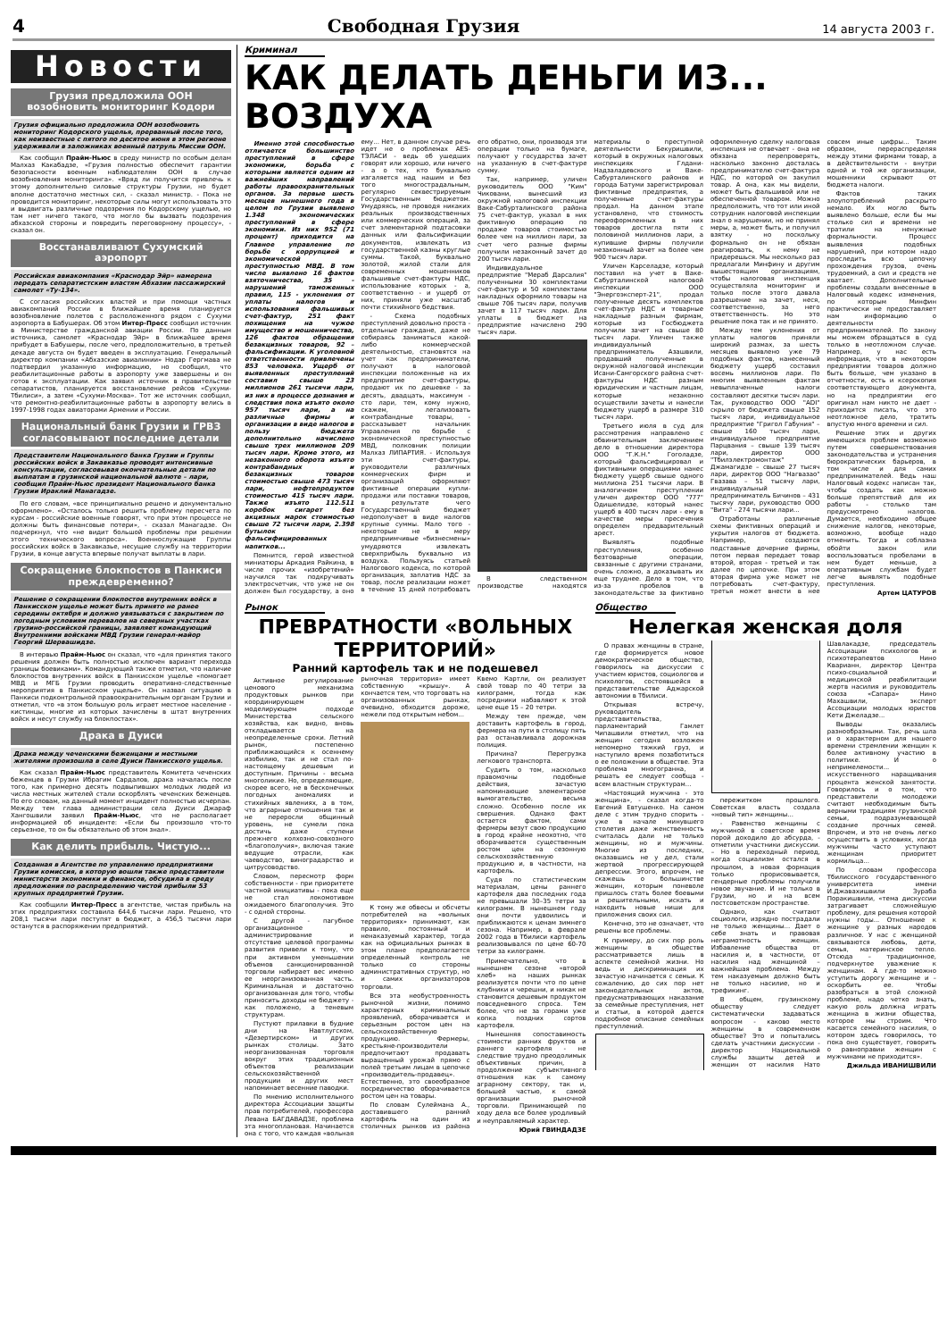4 Свободная Грузия 14 августа 2003 г.
Новости
Грузия предложила ООН возобновить мониторинг Кодори
Грузия официально предложила ООН возобновить мониторинг Кодорского ущелья, прерванный после того, как неизвестные с пятого по десятое июня в этом регионе удерживали в заложниках военный патруль Миссии ООН.
Как сообщил Прайм-Ньюс в среду министр по особым делам Малхаз Какабадзе, «Грузия полностью обеспечит гарантии безопасности военным наблюдателям ООН в случае возобновления мониторинга». «Вряд ли получится привлечь к этому дополнительно силовые структуры Грузии, но будет вполне достаточно местных сил, - сказал министр. - Пока не проводится мониторинг, некоторые силы могут использовать это и выдвигать различные подозрения по Кодорскому ущелью, но там нет ничего такого, что могло бы вызвать подозрения абхазской стороны и повредить переговорному процессу», - сказал он.
Восстанавливают Сухумский аэропорт
Российская авиакомпания «Краснодар Эйр» намерена передать сепаратистским властям Абхазии пассажирский самолет «Ту-134».
С согласия российских властей и при помощи частных авиакомпаний России в ближайшее время планируется возобновление полетов с расположенного рядом с Сухуми аэропорта в Бабушерах. Об этом Интер-Пресс сообщил источник в Министерстве гражданской авиации России. По данным источника, самолет «Краснодар Эйр» в ближайшее время прибудет в Бабушеры, после чего, предположительно, в третьей декаде августа он будет введен в эксплуатацию. Генеральный директор компании «Абхазские авиалинии» Нодар Гергмава не подтвердил указанную информацию, но сообщил, что реабилитационные работы в аэропорту уже завершены и он готов к эксплуатации. Как заявил источник в правительстве сепаратистов, планируется восстановление рейсов «Сухуми-Тбилиси», а затем «Сухуми-Москва». Тот же источник сообщил, что ремонтно-реабилитационные работы в аэропорту велись в 1997-1998 годах авиаторами Армении и России.
Национальный банк Грузии и ГРВЗ согласовывают последние детали
Представители Национального банка Грузии и Группы российских войск в Закавказье проводят интенсивные консультации, согласовывая окончательные детали по выплатам в грузинской национальной валюте – лари, сообщил Прайм-Ньюс президент Национального банка Грузии Ираклий Манагадзе.
По его словам, «все принципиально решено и документально оформлено». «Осталось только решить проблему пересчета по курсам - российские военные говорят, что при этом процессе не должны быть финансовые потери», - сказал Манагадзе. Он подчеркнул, что «не видит большой проблемы при решении этого технического вопроса». Военнослужащие Группы российских войск в Закавказье, несущие службу на территории Грузии, в конце августа впервые получат выплаты в лари.
Сокращение блокпостов в Панкиси преждевременно?
Решение о сокращении блокпостов внутренних войск в Панкисском ущелье может быть принято не ранее середины октября и должно увязываться с закрытием по погодным условиям перевалов на северных участках грузино-российской границы, заявляет командующий Внутренними войсками МВД Грузии генерал-майор Георгий Шервашидзе.
В интервью Прайм-Ньюс он сказал, что «для принятия такого решения должен быть полностью исключен вариант перехода границы боевиками». Командующий также отметил, что наличие блокпостов внутренних войск в Панкисском ущелье «помогает МВД и МГБ Грузии проводить оперативно-следственные мероприятия в Панкисском ущелье». Он назвал ситуацию в Панкиси подконтрольной правоохранительным органам Грузии и отметил, что «в этом большую роль играет местное население - кистинцы, многие из которых зачислены в штат внутренних войск и несут службу на блокпостах».
Драка в Дуиси
Драка между чеченскими беженцами и местными жителями произошла в селе Дуиси Панкисского ущелья.
Как сказал Прайм-Ньюс представитель Комитета чеченских беженцев в Грузии Ибрагим Сардалов, драка началась после того, как примерно десять подвыпивших молодых людей из числа местных жителей стали оскорблять чеченских беженцев. По его словам, на данный момент инцидент полностью исчерпан. Между тем глава администрации села Дуиси Джараф Хангошвили заявил Прайм-Ньюс, что не располагает информацией об инциденте: «Если бы произошло что-то серьезное, то он бы обязательно об этом знал».
Как делить прибыль. Чистую...
Созданная в Агентстве по управлению предприятиями Грузии комиссия, в которую вошли также представители министерств экономики и финансов, обсудила в среду предложения по распределению чистой прибыли 53 крупных предприятий Грузии.
Как сообщили Интер-Пресс в агентстве, чистая прибыль на этих предприятиях составила 644,6 тысячи лари. Решено, что 208,1 тысячи лари поступят в бюджет, а 456,5 тысячи лари останутся в распоряжении предприятий.
Криминал
КАК ДЕЛАТЬ ДЕНЬГИ ИЗ... ВОЗДУХА
Именно этой способностью отличается большинство преступлений в сфере экономики, борьба с которыми является одним из важнейших направлений работы правоохранительных органов. За первые шесть месяцев нынешнего года в целом по Грузии выявлено 1.348 экономических преступлений в сфере экономики. Из них 952 (71 процент) приходится на Главное управление по борьбе с коррупцией и экономической преступностью МВД. В том числе выявлено 16 фактов взяточничества, 35 - нарушений таможенных правил, 115 - уклонения от уплаты налогов и использования фальшивых счет-фактур, 251 факт похищения на чужое имущество и мошенничества, 126 фактов обращения безакцизных товаров, 92 – фальсификации. К уголовной ответственности привлечены 853 человека. Ущерб от выявленных преступлений составил свыше 23 миллионов 261 тысячи лари, из них в процессе дознания и следствия пока изъято около 957 тысяч лари, а на различные фирмы и организации в виде налогов в пользу бюджета дополнительно начислено свыше трех миллионов 209 тысяч лари. Кроме этого, из незаконного оборота изъято контрабандных и безакцизных товаров стоимостью свыше 473 тысяч лари, нефтепродуктов стоимостью 415 тысяч лари. Также изъято 112.511 коробок сигарет без акцизных марок стоимостью свыше 72 тысячи лари, 2.398 бутылок фальсифицированных напитков...
Помнится, герой известной миниатюры Аркадия Райкина, в числе прочих «изобретений» научился так подкручивать электросчетчик, что уже не он должен был государству, а оно ему... Нет, в данном случае речь идет не о проблемах AES-ТЭЛАСИ - ведь об ушедших говорят или хорошо, или ничего - а о тех, кто буквально изгаляется над нашим и без того многострадальным, регулярно секвестрируемым Государственным бюджетом. Умудряясь, не проводя никаких реальных производственных или коммерческих операций, за счет элементарной подтасовки данных или фальсификации документов, извлекать из государственной казны круглые суммы. Такой, буквально золотой, жилой стали для современных мошенников фальшивые счет-фактуры НДС, использование которых - а, соответственно - и ущерб от них, приняли уже масштаб почти стихийного бедствия.
- Схема подобных преступлений довольно проста - отдельные граждане, даже не собираясь заниматься какой-либо коммерческой деятельностью, становятся на учет как предприниматели, получают в налоговой инспекции положенные на их предприятие счет-фактуры, продают их по дешевке - за десять, двадцать, максимум - сто лари, тем, кому нужно, скажем, легализовать контрабандные товары, - рассказывает начальник Управления по борьбе с экономической преступностью МВД, полковник полиции Малхаз ЛИПАРТИЯ. - Используя эти счет-фактуры, руководители различных коммерческих фирм и организаций оформляют фиктивные операции купли-продажи или поставки товаров, в результате чего Государственный бюджет недополучает в виде налогов крупные суммы. Мало того - некоторые не в меру предприимчивые «бизнесмены» умудряются извлекать сверхприбыль буквально из воздуха. Пользуясь статьей Налогового кодекса, по которой организация, заплатив НДС за товар, после реализации может в течение 15 дней потребовать его обратно, они, производя эти операции только на бумаге, получают у государства зачет на указанную в счет-фактуре сумму.
Так, например, уличен руководитель ООО "Ким" Чиковани, вынесший из окружной налоговой инспекции Ваке-Сабурталинского района 75 счет-фактур, указал в них фиктивную операцию по продаже товаров стоимостью более чем на миллион лари, за счет чего разные фирмы получили незаконный зачет до 200 тысяч лари.
Индивидуальное предприятие "Мераб Дарсалия" полученными 30 комплектами счет-фактур и 50 комплектами накладных оформило товары на свыше 706 тысяч лари, получив зачет в 117 тысяч лари. Для уплаты в бюджет на предприятие начислено 290 тысяч лари.
В следственном производстве находятся материалы о преступной деятельности Бекуришвили, который в окружных налоговых инспекциях Глдани-Надзаладевского и Ваке-Сабурталинского районов и города Батуми зарегистрировал фиктивные предприятия, а полученные счет-фактуры продал. На данном этапе установлено, что стоимость переоформленных в них товаров достигла пяти с половиной миллионов лари, а купившие фирмы получили незаконный зачет на более чем 900 тысяч лари.
Уличен Карселадзе, который поставил на учет в Ваке-Сабурталинской налоговой инспекции ООО "Энергоэксперт-21", продал полученные десять комплектов счет-фактур НДС и товарные накладные разным фирмам, которые из Госбюджета получили зачет на свыше 80 тысяч лари. Уличен также индивидуальный предприниматель Азашвили, продавший полученные в окружной налоговой инспекции Исани-Самгорского района счет-фактуры НДС разным юридическим и частным лицам, которые незаконно осуществили зачеты и нанесли бюджету ущерб в размере 310 тысяч лари.
Третьего июля в суд для рассмотрения направлено с обвинительным заключением дело в отношении директора ООО "Г.К.Н." Гоголадзе, который фальсифицировал и фиктивными операциями нанес бюджету ущерб свыше одного миллиона 251 тысячи лари. В аналогичном преступлении уличен директор ООО "777" Одишелидзе, который нанес ущерб в 400 тысяч лари - ему в качестве меры пресечения определен предварительный арест.
Выявлять подобные преступления, особенно безтоварные операции, связанные с другими странами, очень сложно, а доказывать их еще труднее. Дело в том, что из-за пробелов в законодательстве за фиктивно оформленную сделку налоговая инспекция не отвечает - она не обязана перепроверять, насколько законно досталась предпринимателю счет-фактура НДС, по которой он закупил товар. А она, как мы видели, может быть фальшивой или не обеспеченной товаром. Можно предположить, что тот или иной сотрудник налоговой инспекции знал о нарушении, но не принял меры, а, может быть, и получил взятку - но поскольку формально он не обязан реагировать, к нему не придерешься. Мы несколько раз предлагали Минфину и другим вышестоящим организациям, чтобы налоговая инспекция осуществляла мониторинг и только после этого давала разрешение на зачет, неся, соответственно, за него ответственность. Но это решение пока так и не принято.
Между тем уклонения от уплаты налогов приняли широкий размах, за шесть месяцев выявлено уже 79 подобных фактов, нанесенный бюджету ущерб составил восемь миллионов лари. По многим выявленным фактам невыплаченные налоги составляют десятки тысяч лари. Так, руководство ООО "ADI" скрыло от бюджета свыше 152 тысяч лари, индивидуальное предприятие "Григол Габуния" – свыше 160 тысяч лари, индивидуальное предприятие Парцвания – свыше 139 тысяч лари, директор ООО "Тбилэлектромонтаж" Джамагидзе – свыше 27 тысяч лари, директор ООО "Нагвазао" Гвазава – 51 тысячу лари, индивидуальный предприниматель Бичинов – 431 тысячу лари, руководство ООО "Вита" - 274 тысячи лари...
Отработаны различные схемы фиктивных операций и укрытия налогов от бюджета. Например, создаются подставные дочерние фирмы, потом первая передает товар второй, вторая - третьей и так далее по цепочке. При этом вторая фирма уже может не потребовать счет-фактуру, третья может внести в нее совсем иные цифры... Таким образом, перераспределяя между этими фирмами товар, а в действительности - внутри одной и той же организации, мошенники скрывают от бюджета налоги.
Фактов таких злоупотреблений раскрыто немало. Их могло быть выявлено больше, если бы мы столько сил и времени не тратили на ненужные формальности. Процесс выявления подобных нарушений, при котором надо проследить всю цепочку прохождения грузов, очень трудоемкий, а сил и средств не хватает. Дополнительные проблемы создали внесенные в Налоговый кодекс изменения, по которым Минфин практически не предоставляет нам информацию о деятельности предпринимателей. По закону мы можем обращаться в суд только в неотложном случае. Например, у нас есть информация, что в некотором предприятии товаров должно быть больше, чем указано в отчетности, есть и ксерокопия соответствующего документа, но на предприятии его оригинал нам никто не дает - приходится писать, что это неотложное дело, тратить впустую много времени и сил.
Решение этих и других имеющихся проблем возможно путем совершенствования законодательства и устранения бюрократических барьеров, в том числе и для самих предпринимателей. Ведь наш Налоговый кодекс написан так, чтобы создать как можно больше препятствий для их работы - столько там предусмотрено налогов. Думается, необходимо общее снижение налогов, некоторые, возможно, вообще надо отменить. Тогда и соблазна обойти закон или воспользоваться пробелами в нем будет меньше, а оперативным службам будет легче выявлять подобные преступления.
Артем ЦАТУРОВ
Рынок
ПРЕВРАТНОСТИ «ВОЛЬНЫХ ТЕРРИТОРИЙ»
Ранний картофель так и не подешевел
Активное регулирование ценового механизма продуктовых рынков при координирующем и моделирующем подходе Министерства сельского хозяйства, как видно, вновь откладывается на неопределенные сроки. Летний рынок, постепенно приближающийся к осеннему изобилию, так и не стал по-настоящему дешевым и доступным. Причины - весьма многоликие. Но, определяющие, скорее всего, не в бесконечных погодных аномалиях и стихийных явлениях, а в том, что аграрные отношения так и не переросли общинный уровень, не сумели пока достичь даже ступени прежнего колхозно-совхозного «благополучия», включая такие ведущие отрасли, как чаеводство, виноградарство и цитрусоводство.
Словом, пересмотр форм собственности - при приоритете частной инициативы - пока еще не стал локомотивом ожидаемого благополучия. Это - с одной стороны.
С другой - пагубное организационное администрирование и отсутствие целевой программы развития привели к тому, что при активном уменьшении объемов санкционированной торговли набирает вес именно ее неорганизованная часть. Криминальная и достаточно организованная для того, чтобы приносить доходы не бюджету - как положено, а теневым структурам.
Пустуют прилавки в будние дни на Навтлугском, «Дезертирском» и других рынках столицы. Зато неорганизованная торговля вокруг этих традиционных объектов реализации сельскохозяйственной продукции и других мест напоминает весенние паводки.
По мнению исполнительного директора Ассоциации защиты прав потребителей, профессора Левана БАГДАВАДЗЕ, проблема эта многоплановая. Начинается она с того, что каждая «вольная рыночная территория» имеет собственную «крышу». А кончается тем, что торговать на организованных рынках, очевидно, обходится дороже, нежели под открытым небом...
К тому же обвесы и обсчеты потребителей на «вольных территориях» принимают, как правило, постоянный и ненаказуемый характер, тогда как на официальных рынках в этом плане предполагается определенный контроль не только со стороны административных структур, но и самих организаторов торговли.
Вся эта необустроенность рыночной жизни, помимо характерных криминальных проявлений, оборачивается и серьезным ростом цен на сельскохозяйственную продукцию. Фермеры, крестьяне-производители предпочитают продавать выращенный урожай прямо с полей третьим лицам в цепочке «производитель-продавец». Естественно, это своеобразное посредничество оборачивается ростом цен на товары.
По словам Сулеймана А., доставившего ранний картофель на один из столичных рынков из района Квемо Картли, он реализует свой товар по 40 тетри за килограмм, тогда как посредники набавляют к этой цене еще 15 – 20 тетри.
Между тем прежде, чем доставить картофель в город, фермера на пути в столицу пять раз останавливала дорожная полиция.
Причина? Перегрузка легкового транспорта.
Судить о том, насколько правомочны подобные действия, зачастую напоминающие элементарное вымогательство, весьма сложно. Особенно после их свершения. Однако факт остается фактом, сами фермеры везут свою продукцию в город крайне неохотно, что оборачивается существенным ростом цен на сезонную сельскохозяйственную продукцию и, в частности, на картофель.
Судя по статистическим материалам, цены раннего картофеля два последних года не превышали 30–35 тетри за килограмм. В нынешнем году они почти удвоились и приближаются к ценам зимнего сезона. Например, в феврале 2002 года в Тбилиси картофель реализовывался по цене 60-70 тетри за килограмм.
Примечательно, что в нынешнем сезоне «второй хлеб» на наших рынках реализуется почти что по цене клубники и черешни, и никак не становится дешевым продуктом повседневного спроса. Тем более, что не за горами уже копка поздних сортов картофеля.
Нынешняя сопоставимость стоимости ранних фруктов и раннего картофеля - не следствие трудно преодолимых объективных причин, а продолжение субъективного отношения как к самому аграрному сектору, так и, большей частью, к самой организации рыночной торговли. Принимающей по ходу дела все более уродливый и неуправляемый характер.
Юрий ГВИНДАДЗЕ
Общество
Нелегкая женская доля
О правах женщины в стране, где формируется новое демократическое общество, говорилось на дискуссии с участием юристов, социологов и психологов, состоявшейся в представительстве Аджарской автономии в Тбилиси.
Открывая встречу, руководитель представительства, парламентарий Гамлет Чипашвили отметил, что на женщин сегодня возложен непомерно тяжкий груз, и наступило время позаботиться о ее положении в обществе. Эта проблема многогранна, и решать ее следует сообща - всем властным структурам...
«Настоящий мужчина - это женщина», - сказал когда-то Евгений Евтушенко. На самом деле с этим трудно спорить - уже в начале минувшего столетия даже женственность считалась дали не только женщины, но и мужчины. Многие из последних, оказавшись не у дел, стали жертвой прогрессирующей депрессии. Этого, впрочем, не скажешь о большинстве женщин, которым поневоле пришлось стать более боевыми и решительными, искать и находить новые ниши для приложения своих сил.
Конечно, это не означает, что решены все проблемы.
К примеру, до сих пор роль женщины в обществе рассматривается лишь в аспекте семейной жизни. Но ведь и дискриминация их зачастую начинается с семьи. К сожалению, до сих пор нет законодательных актов, предусматривающих наказание за семейные преступления, нет и статьи, в которой дается подробное описание семейных преступлений.
пережитком прошлого. Советская власть создала «новый тип» женщины...
- Равенство женщины с мужчиной в советское время порой доходило до абсурда, - отметили участники дискуссии. – Но в переходный период, когда социализм остался в прошлом, а новая формация только прорисовывается, гендерные проблемы получили новое звучание. И не только в Грузии, но и на всем постсоветском пространстве.
Однако, как считают социологи, изрядно пострадали не только женщины... Дает о себе знать и правовая неграмотность женщин. Избавление общества от насилия и, в частности, от насилия над женщиной – важнейшая проблема. Между тем наказуемым должно быть не только насилие, но и трефикинг.
В общем, грузинскому обществу следует систематически задаваться вопросом - каково место женщины в современном обществе? Это и попытались сделать участники дискуссии - директор Национальной службы защиты детей и женщин от насилия Нато Шавлакадзе, председатель Ассоциации психологов и психотерапевтов Нино Кварианн, директор Центра психо-социальной и медицинской реабилитации жертв насилия и руководитель союза «Сапара» Нино Махашвили, эксперт Ассоциации молодых юристов Кети Джеладзе...
Выводы оказались разнообразными. Так, речь шла и о характерном для нашего времени стремлении женщин к более активному участию в политике. И о непримелемости... искусственного наращивания процента женской занятости. Говорилось и о том, что представители молодежи считают необходимым быть верными традициям грузинской семьи, подразумевающей создание прочных семей. Впрочем, и это не очень легко осуществить в условиях, когда мужчины часто уступают женщинам приоритет кормильца...
По словам профессора Тбилисского государственного университета имени И.Джавахишвили Зураба Поракишвили, «тема дискуссии затрагивает сложнейшую проблему, для решения которой нужны годы... Отношение к женщине у разных народов различное. У нас с женщиной связываются любовь, дети, семья, материнское тепло. Отсюда – традиционное, подчеркнутое уважение к женщинам. А где-то можно уступить дорогу женщине и – оскорбить ее. Чтобы разобраться в этой сложной проблеме, надо четко знать, какую роль должна играть женщина в жизни общества, которое мы строим. Что касается семейного насилия, о котором здесь говорилось, то пока оно существует, говорить о равноправии женщин с мужчинами не приходится».
Джильда ИВАНИШВИЛИ